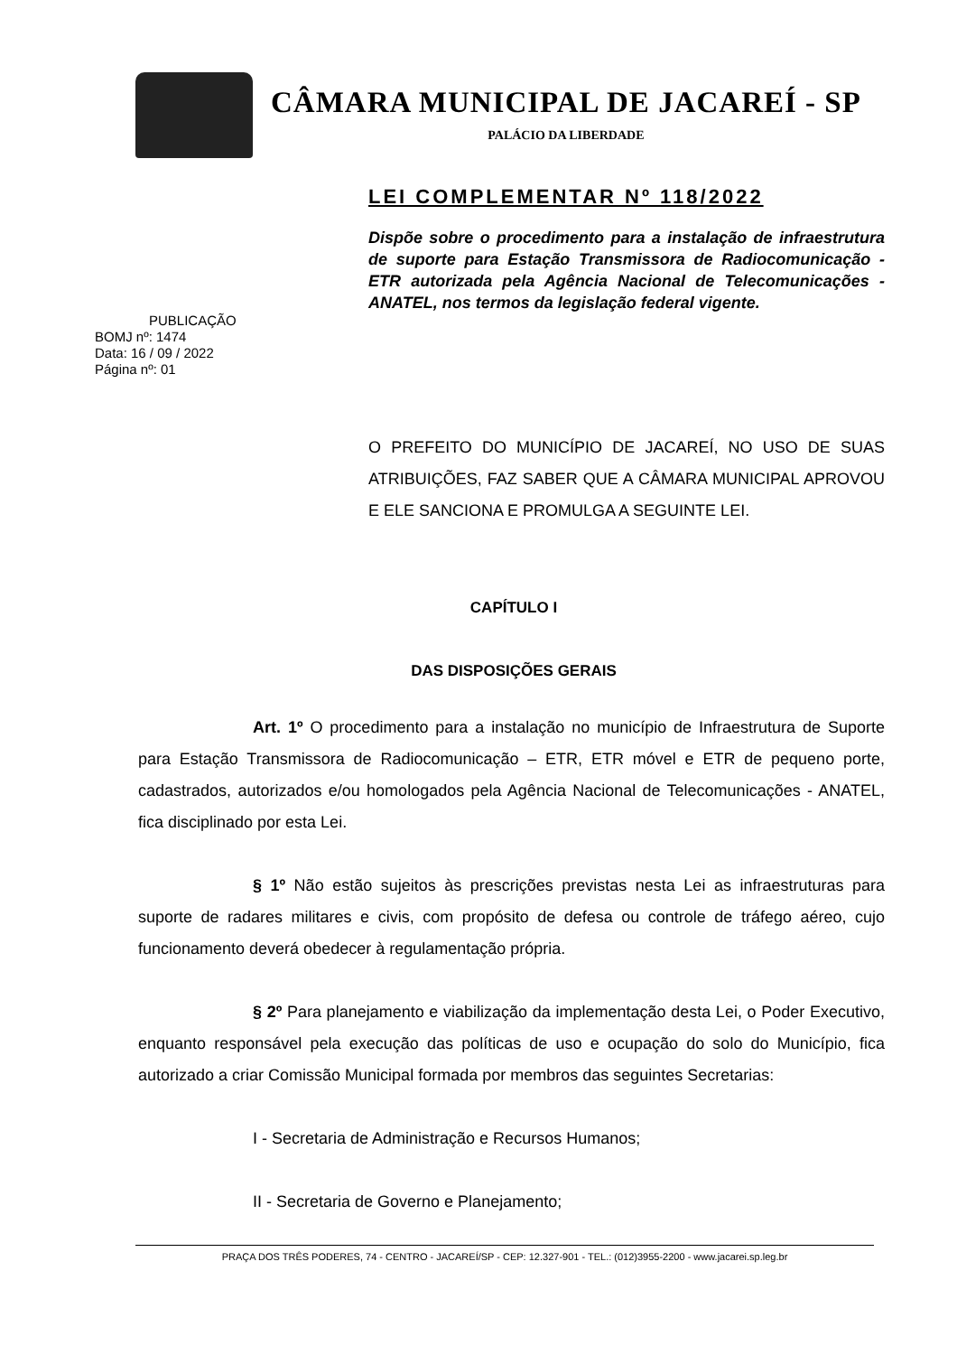CÂMARA MUNICIPAL DE JACAREÍ - SP
PALÁCIO DA LIBERDADE
LEI COMPLEMENTAR Nº 118/2022
PUBLICAÇÃO
BOMJ nº: 1474
Data: 16 / 09 / 2022
Página nº: 01
Dispõe sobre o procedimento para a instalação de infraestrutura de suporte para Estação Transmissora de Radiocomunicação - ETR autorizada pela Agência Nacional de Telecomunicações - ANATEL, nos termos da legislação federal vigente.
O PREFEITO DO MUNICÍPIO DE JACAREÍ, NO USO DE SUAS ATRIBUIÇÕES, FAZ SABER QUE A CÂMARA MUNICIPAL APROVOU E ELE SANCIONA E PROMULGA A SEGUINTE LEI.
CAPÍTULO I
DAS DISPOSIÇÕES GERAIS
Art. 1º O procedimento para a instalação no município de Infraestrutura de Suporte para Estação Transmissora de Radiocomunicação – ETR, ETR móvel e ETR de pequeno porte, cadastrados, autorizados e/ou homologados pela Agência Nacional de Telecomunicações - ANATEL, fica disciplinado por esta Lei.
§ 1º Não estão sujeitos às prescrições previstas nesta Lei as infraestruturas para suporte de radares militares e civis, com propósito de defesa ou controle de tráfego aéreo, cujo funcionamento deverá obedecer à regulamentação própria.
§ 2º Para planejamento e viabilização da implementação desta Lei, o Poder Executivo, enquanto responsável pela execução das políticas de uso e ocupação do solo do Município, fica autorizado a criar Comissão Municipal formada por membros das seguintes Secretarias:
I - Secretaria de Administração e Recursos Humanos;
II - Secretaria de Governo e Planejamento;
PRAÇA DOS TRÊS PODERES, 74 - CENTRO - JACAREÍ/SP - CEP: 12.327-901 - TEL.: (012)3955-2200 - www.jacarei.sp.leg.br